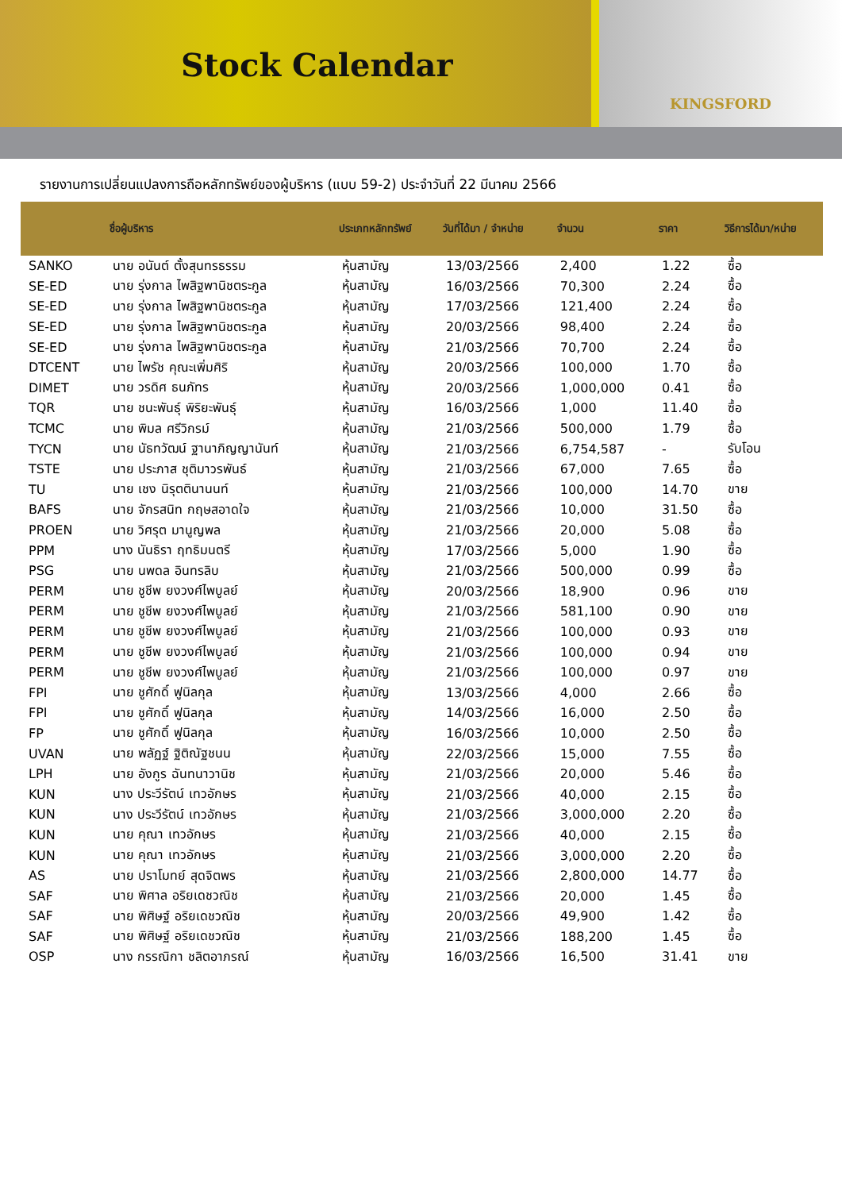Stock Calendar
KINGSFORD
รายงานการเปลี่ยนแปลงการถือหลักทรัพย์ของผู้บริหาร (แบบ 59-2) ประจำวันที่ 22 มีนาคม 2566
| | ชื่อผู้บริหาร | ประเภทหลักทรัพย์ | วันที่ได้มา / จำหน่าย | จำนวน | ราคา | วิธีการได้มา/หน่าย |
| --- | --- | --- | --- | --- | --- | --- |
| SANKO | นาย อนันต์ ตั้งสุนทรธรรม | หุ้นสามัญ | 13/03/2566 | 2,400 | 1.22 | ซื้อ |
| SE-ED | นาย รุ่งกาล ไพสิฐพานิชตระกูล | หุ้นสามัญ | 16/03/2566 | 70,300 | 2.24 | ซื้อ |
| SE-ED | นาย รุ่งกาล ไพสิฐพานิชตระกูล | หุ้นสามัญ | 17/03/2566 | 121,400 | 2.24 | ซื้อ |
| SE-ED | นาย รุ่งกาล ไพสิฐพานิชตระกูล | หุ้นสามัญ | 20/03/2566 | 98,400 | 2.24 | ซื้อ |
| SE-ED | นาย รุ่งกาล ไพสิฐพานิชตระกูล | หุ้นสามัญ | 21/03/2566 | 70,700 | 2.24 | ซื้อ |
| DTCENT | นาย ไพรัช คุณะเพิ่มศิริ | หุ้นสามัญ | 20/03/2566 | 100,000 | 1.70 | ซื้อ |
| DIMET | นาย วรดิศ ธนภัทร | หุ้นสามัญ | 20/03/2566 | 1,000,000 | 0.41 | ซื้อ |
| TQR | นาย ชนะพันธุ์ พิริยะพันธุ์ | หุ้นสามัญ | 16/03/2566 | 1,000 | 11.40 | ซื้อ |
| TCMC | นาย พิมล ศรีวิกรม์ | หุ้นสามัญ | 21/03/2566 | 500,000 | 1.79 | ซื้อ |
| TYCN | นาย นัธทวัฒน์ ฐานาภิญญานันท์ | หุ้นสามัญ | 21/03/2566 | 6,754,587 | - | รับโอน |
| TSTE | นาย ประภาส ชุติมาวรพันธ์ | หุ้นสามัญ | 21/03/2566 | 67,000 | 7.65 | ซื้อ |
| TU | นาย เชง นิรุตตินานนท์ | หุ้นสามัญ | 21/03/2566 | 100,000 | 14.70 | ขาย |
| BAFS | นาย จักรสนิท กฤษสอาดใจ | หุ้นสามัญ | 21/03/2566 | 10,000 | 31.50 | ซื้อ |
| PROEN | นาย วิศรุต มานูญพล | หุ้นสามัญ | 21/03/2566 | 20,000 | 5.08 | ซื้อ |
| PPM | นาง นันธิรา ฤทธิมนตรี | หุ้นสามัญ | 17/03/2566 | 5,000 | 1.90 | ซื้อ |
| PSG | นาย นพดล อินทรลิบ | หุ้นสามัญ | 21/03/2566 | 500,000 | 0.99 | ซื้อ |
| PERM | นาย ชูชีพ ยงวงศ์ไพบูลย์ | หุ้นสามัญ | 20/03/2566 | 18,900 | 0.96 | ขาย |
| PERM | นาย ชูชีพ ยงวงศ์ไพบูลย์ | หุ้นสามัญ | 21/03/2566 | 581,100 | 0.90 | ขาย |
| PERM | นาย ชูชีพ ยงวงศ์ไพบูลย์ | หุ้นสามัญ | 21/03/2566 | 100,000 | 0.93 | ขาย |
| PERM | นาย ชูชีพ ยงวงศ์ไพบูลย์ | หุ้นสามัญ | 21/03/2566 | 100,000 | 0.94 | ขาย |
| PERM | นาย ชูชีพ ยงวงศ์ไพบูลย์ | หุ้นสามัญ | 21/03/2566 | 100,000 | 0.97 | ขาย |
| FPI | นาย ชูศักดิ์ ฟูนิลกุล | หุ้นสามัญ | 13/03/2566 | 4,000 | 2.66 | ซื้อ |
| FPI | นาย ชูศักดิ์ ฟูนิลกุล | หุ้นสามัญ | 14/03/2566 | 16,000 | 2.50 | ซื้อ |
| FP | นาย ชูศักดิ์ ฟูนิลกุล | หุ้นสามัญ | 16/03/2566 | 10,000 | 2.50 | ซื้อ |
| UVAN | นาย พลัฏฐ์ ฐิติณัฐชนน | หุ้นสามัญ | 22/03/2566 | 15,000 | 7.55 | ซื้อ |
| LPH | นาย อังกูร ฉันทนาวานิช | หุ้นสามัญ | 21/03/2566 | 20,000 | 5.46 | ซื้อ |
| KUN | นาง ประวีรัตน์ เทวอักษร | หุ้นสามัญ | 21/03/2566 | 40,000 | 2.15 | ซื้อ |
| KUN | นาง ประวีรัตน์ เทวอักษร | หุ้นสามัญ | 21/03/2566 | 3,000,000 | 2.20 | ซื้อ |
| KUN | นาย คุณา เทวอักษร | หุ้นสามัญ | 21/03/2566 | 40,000 | 2.15 | ซื้อ |
| KUN | นาย คุณา เทวอักษร | หุ้นสามัญ | 21/03/2566 | 3,000,000 | 2.20 | ซื้อ |
| AS | นาย ปราโมทย์ สุดจิตพร | หุ้นสามัญ | 21/03/2566 | 2,800,000 | 14.77 | ซื้อ |
| SAF | นาย พิศาล อริยเดชวณิช | หุ้นสามัญ | 21/03/2566 | 20,000 | 1.45 | ซื้อ |
| SAF | นาย พิศิษฐ์ อริยเดชวณิช | หุ้นสามัญ | 20/03/2566 | 49,900 | 1.42 | ซื้อ |
| SAF | นาย พิศิษฐ์ อริยเดชวณิช | หุ้นสามัญ | 21/03/2566 | 188,200 | 1.45 | ซื้อ |
| OSP | นาง กรรณิกา ชลิตอาภรณ์ | หุ้นสามัญ | 16/03/2566 | 16,500 | 31.41 | ขาย |